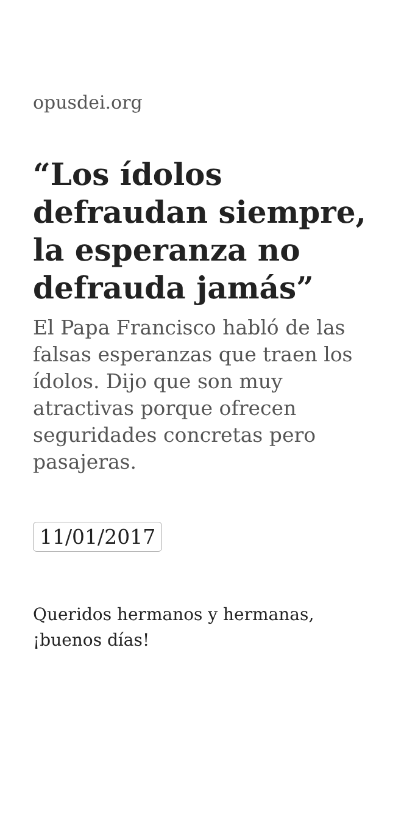opusdei.org
“Los ídolos defraudan siempre, la esperanza no defrauda jamás”
El Papa Francisco habló de las falsas esperanzas que traen los ídolos. Dijo que son muy atractivas porque ofrecen seguridades concretas pero pasajeras.
11/01/2017
Queridos hermanos y hermanas, ¡buenos días!